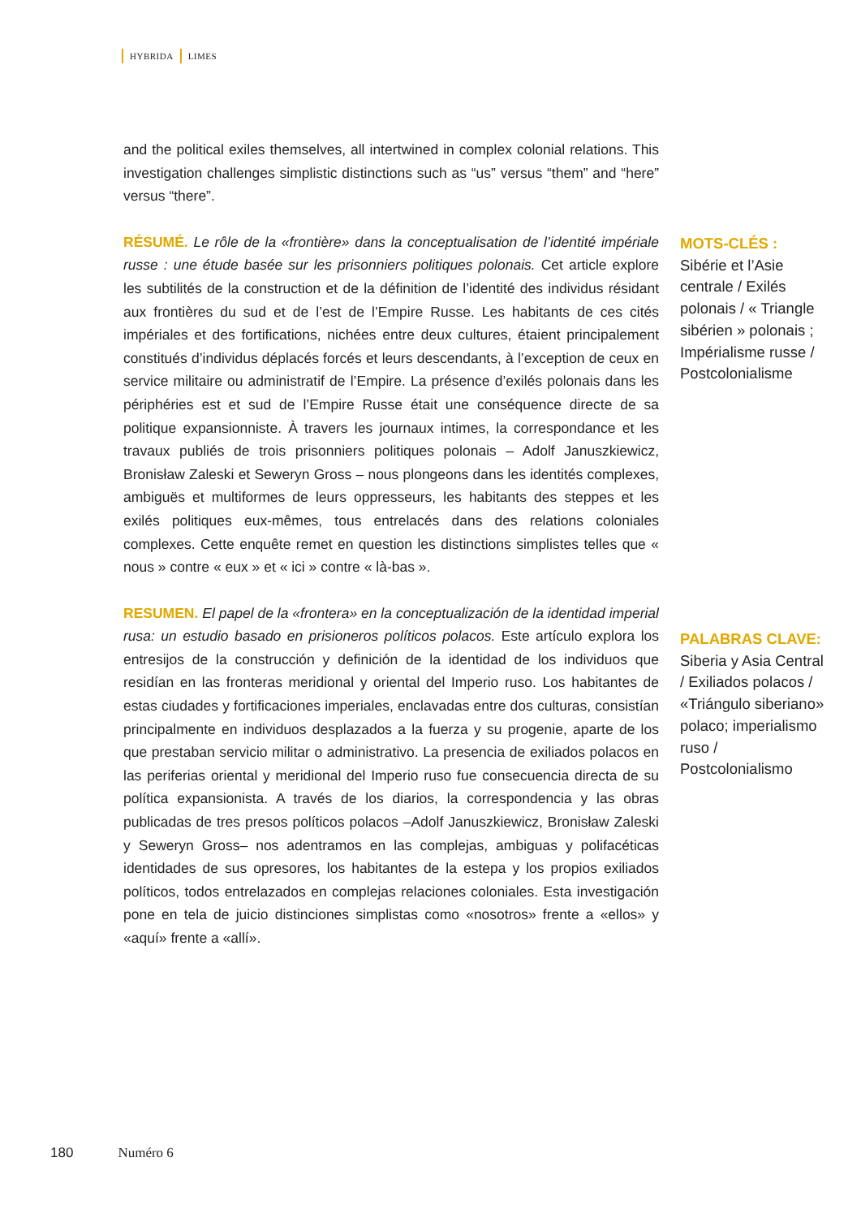HYBRIDA LIMES
and the political exiles themselves, all intertwined in complex colonial relations. This investigation challenges simplistic distinctions such as “us” versus “them” and “here” versus “there”.
RÉSUMÉ. Le rôle de la «frontière» dans la conceptualisation de l’identité impériale russe : une étude basée sur les prisonniers politiques polonais. Cet article explore les subtilités de la construction et de la définition de l’identité des individus résidant aux frontières du sud et de l’est de l’Empire Russe. Les habitants de ces cités impériales et des fortifications, nichées entre deux cultures, étaient principalement constitués d’individus déplacés forcés et leurs descendants, à l’exception de ceux en service militaire ou administratif de l’Empire. La présence d’exilés polonais dans les périphéries est et sud de l’Empire Russe était une conséquence directe de sa politique expansionniste. À travers les journaux intimes, la correspondance et les travaux publiés de trois prisonniers politiques polonais – Adolf Januszkiewicz, Bronisław Zaleski et Seweryn Gross – nous plongeons dans les identités complexes, ambiguës et multiformes de leurs oppresseurs, les habitants des steppes et les exilés politiques eux-mêmes, tous entrelacés dans des relations coloniales complexes. Cette enquête remet en question les distinctions simplistes telles que « nous » contre « eux » et « ici » contre « là-bas ».
RESUMEN. El papel de la «frontera» en la conceptualización de la identidad imperial rusa: un estudio basado en prisioneros políticos polacos. Este artículo explora los entresijos de la construcción y definición de la identidad de los individuos que residían en las fronteras meridional y oriental del Imperio ruso. Los habitantes de estas ciudades y fortificaciones imperiales, enclavadas entre dos culturas, consistían principalmente en individuos desplazados a la fuerza y su progenie, aparte de los que prestaban servicio militar o administrativo. La presencia de exiliados polacos en las periferias oriental y meridional del Imperio ruso fue consecuencia directa de su política expansionista. A través de los diarios, la correspondencia y las obras publicadas de tres presos políticos polacos –Adolf Januszkiewicz, Bronisław Zaleski y Seweryn Gross– nos adentramos en las complejas, ambiguas y polifacéticas identidades de sus opresores, los habitantes de la estepa y los propios exiliados políticos, todos entrelazados en complejas relaciones coloniales. Esta investigación pone en tela de juicio distinciones simplistas como «nosotros» frente a «ellos» y «aquí» frente a «allí».
MOTS-CLÉS :
Sibérie et l’Asie centrale / Exilés polonais / « Triangle sibérien » polonais ; Impérialisme russe / Postcolonialisme
PALABRAS CLAVE:
Siberia y Asia Central / Exiliados polacos / «Triángulo siberiano» polaco; imperialismo ruso / Postcolonialismo
180 Numéro 6